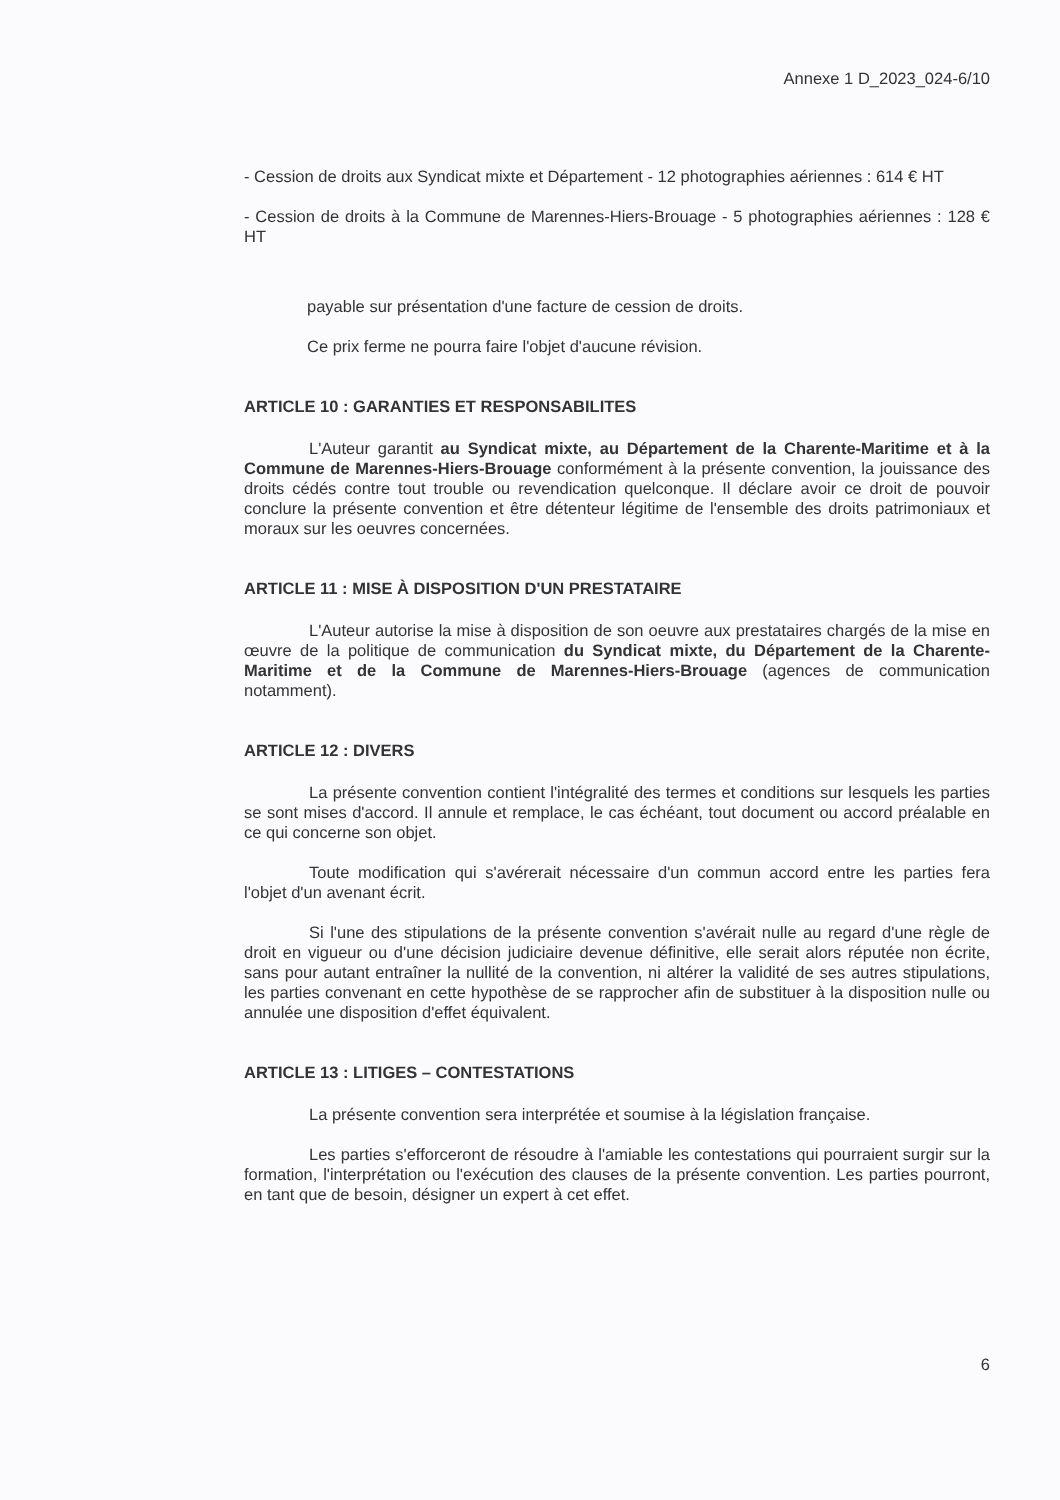Annexe 1 D_2023_024-6/10
- Cession de droits aux Syndicat mixte et Département - 12 photographies aériennes : 614 € HT
- Cession de droits à la Commune de Marennes-Hiers-Brouage - 5 photographies aériennes : 128 € HT
payable sur présentation d'une facture de cession de droits.
Ce prix ferme ne pourra faire l'objet d'aucune révision.
ARTICLE 10 : GARANTIES ET RESPONSABILITES
L'Auteur garantit au Syndicat mixte, au Département de la Charente-Maritime et à la Commune de Marennes-Hiers-Brouage conformément à la présente convention, la jouissance des droits cédés contre tout trouble ou revendication quelconque. Il déclare avoir ce droit de pouvoir conclure la présente convention et être détenteur légitime de l'ensemble des droits patrimoniaux et moraux sur les oeuvres concernées.
ARTICLE 11 : MISE À DISPOSITION D'UN PRESTATAIRE
L'Auteur autorise la mise à disposition de son oeuvre aux prestataires chargés de la mise en œuvre de la politique de communication du Syndicat mixte, du Département de la Charente-Maritime et de la Commune de Marennes-Hiers-Brouage (agences de communication notamment).
ARTICLE 12 : DIVERS
La présente convention contient l'intégralité des termes et conditions sur lesquels les parties se sont mises d'accord. Il annule et remplace, le cas échéant, tout document ou accord préalable en ce qui concerne son objet.
Toute modification qui s'avérerait nécessaire d'un commun accord entre les parties fera l'objet d'un avenant écrit.
Si l'une des stipulations de la présente convention s'avérait nulle au regard d'une règle de droit en vigueur ou d'une décision judiciaire devenue définitive, elle serait alors réputée non écrite, sans pour autant entraîner la nullité de la convention, ni altérer la validité de ses autres stipulations, les parties convenant en cette hypothèse de se rapprocher afin de substituer à la disposition nulle ou annulée une disposition d'effet équivalent.
ARTICLE 13 : LITIGES – CONTESTATIONS
La présente convention sera interprétée et soumise à la législation française.
Les parties s'efforceront de résoudre à l'amiable les contestations qui pourraient surgir sur la formation, l'interprétation ou l'exécution des clauses de la présente convention. Les parties pourront, en tant que de besoin, désigner un expert à cet effet.
6